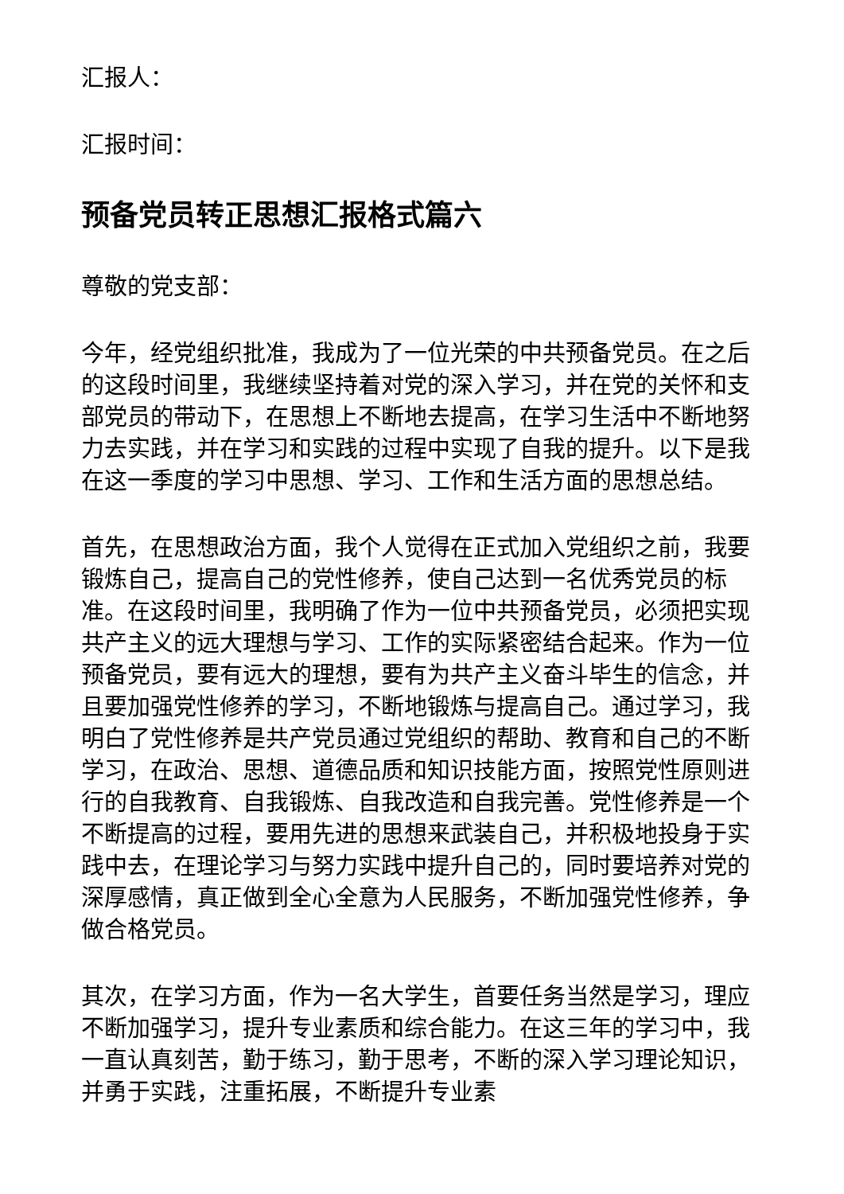汇报人：
汇报时间：
预备党员转正思想汇报格式篇六
尊敬的党支部：
今年，经党组织批准，我成为了一位光荣的中共预备党员。在之后的这段时间里，我继续坚持着对党的深入学习，并在党的关怀和支部党员的带动下，在思想上不断地去提高，在学习生活中不断地努力去实践，并在学习和实践的过程中实现了自我的提升。以下是我在这一季度的学习中思想、学习、工作和生活方面的思想总结。
首先，在思想政治方面，我个人觉得在正式加入党组织之前，我要锻炼自己，提高自己的党性修养，使自己达到一名优秀党员的标准。在这段时间里，我明确了作为一位中共预备党员，必须把实现共产主义的远大理想与学习、工作的实际紧密结合起来。作为一位预备党员，要有远大的理想，要有为共产主义奋斗毕生的信念，并且要加强党性修养的学习，不断地锻炼与提高自己。通过学习，我明白了党性修养是共产党员通过党组织的帮助、教育和自己的不断学习，在政治、思想、道德品质和知识技能方面，按照党性原则进行的自我教育、自我锻炼、自我改造和自我完善。党性修养是一个不断提高的过程，要用先进的思想来武装自己，并积极地投身于实践中去，在理论学习与努力实践中提升自己的，同时要培养对党的深厚感情，真正做到全心全意为人民服务，不断加强党性修养，争做合格党员。
其次，在学习方面，作为一名大学生，首要任务当然是学习，理应不断加强学习，提升专业素质和综合能力。在这三年的学习中，我一直认真刻苦，勤于练习，勤于思考，不断的深入学习理论知识，并勇于实践，注重拓展，不断提升专业素